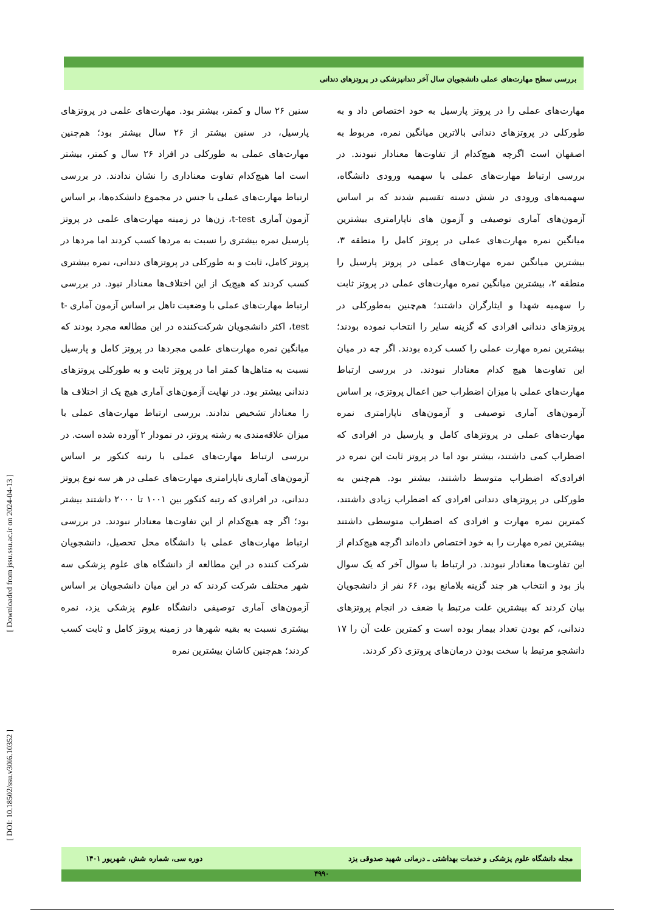بررسی سطح مهارت‌های عملی دانشجویان سال آخر دندانپزشکی در پروتزهای دندانی
سنین ۲۶ سال و کمتر، بیشتر بود. مهارت‌های علمی در پروتزهای پارسیل، در سنین بیشتر از ۲۶ سال بیشتر بود؛ هم‌چنین مهارت‌های عملی به طورکلی در افراد ۲۶ سال و کمتر، بیشتر است اما هیچ‌کدام تفاوت معناداری را نشان ندادند. در بررسی ارتباط مهارت‌های عملی با جنس در مجموع دانشکده‌ها، بر اساس آزمون آماری t-test، زن‌ها در زمینه مهارت‌های علمی در پروتز پارسیل نمره بیشتری را نسبت به مردها کسب کردند اما مردها در پروتز کامل، ثابت و به طورکلی در پروتزهای دندانی، نمره بیشتری کسب کردند که هیچ‌یک از این اختلاف‌ها معنادار نبود. در بررسی ارتباط مهارت‌های عملی با وضعیت تاهل بر اساس آزمون آماری t-test، اکثر دانشجویان شرکت‌کننده در این مطالعه مجرد بودند که میانگین نمره مهارت‌های علمی مجردها در پروتز کامل و پارسیل نسبت به متاهل‌ها کمتر اما در پروتز ثابت و به طورکلی پروتزهای دندانی بیشتر بود. در نهایت آزمون‌های آماری هیچ یک از اختلاف ها را معنادار تشخیص ندادند. بررسی ارتباط مهارت‌های عملی با میزان علاقه‌مندی به رشته پروتز، در نمودار ۲ آورده شده است. در بررسی ارتباط مهارت‌های عملی با رتبه کنکور بر اساس آزمون‌های آماری ناپارامتری مهارت‌های عملی در هر سه نوع پروتز دندانی، در افرادی که رتبه کنکور بین ۱۰۰۱ تا ۲۰۰۰ داشتند بیشتر بود؛ اگر چه هیچ‌کدام از این تفاوت‌ها معنادار نبودند. در بررسی ارتباط مهارت‌های عملی با دانشگاه محل تحصیل، دانشجویان شرکت کننده در این مطالعه از دانشگاه های علوم پزشکی سه شهر مختلف شرکت کردند که در این میان دانشجویان بر اساس آزمون‌های آماری توصیفی دانشگاه علوم پزشکی یزد، نمره بیشتری نسبت به بقیه شهرها در زمینه پروتز کامل و ثابت کسب کردند؛ هم‌چنین کاشان بیشترین نمره
مهارت‌های عملی را در پروتز پارسیل به خود اختصاص داد و به طورکلی در پروتزهای دندانی بالاترین میانگین نمره، مربوط به اصفهان است اگرچه هیچ‌کدام از تفاوت‌ها معنادار نبودند. در بررسی ارتباط مهارت‌های عملی با سهمیه ورودی دانشگاه، سهمیه‌های ورودی در شش دسته تقسیم شدند که بر اساس آزمون‌های آماری توصیفی و آزمون های ناپارامتری بیشترین میانگین نمره مهارت‌های عملی در پروتز کامل را منطقه ۳، بیشترین میانگین نمره مهارت‌های عملی در پروتز پارسیل را منطقه ۲، بیشترین میانگین نمره مهارت‌های عملی در پروتز ثابت را سهمیه شهدا و ایثارگران داشتند؛ هم‌چنین به‌طورکلی در پروتزهای دندانی افرادی که گزینه سایر را انتخاب نموده بودند؛ بیشترین نمره مهارت عملی را کسب کرده بودند. اگر چه در میان این تفاوت‌ها هیچ کدام معنادار نبودند. در بررسی ارتباط مهارت‌های عملی با میزان اضطراب حین اعمال پروتزی، بر اساس آزمون‌های آماری توصیفی و آزمون‌های ناپارامتری نمره مهارت‌های عملی در پروتزهای کامل و پارسیل در افرادی که اضطراب کمی داشتند، بیشتر بود اما در پروتز ثابت این نمره در افرادی‌که اضطراب متوسط داشتند، بیشتر بود. هم‌چنین به طورکلی در پروتزهای دندانی افرادی که اضطراب زیادی داشتند، کمترین نمره مهارت و افرادی که اضطراب متوسطی داشتند بیشترین نمره مهارت را به خود اختصاص داده‌اند اگرچه هیچ‌کدام از این تفاوت‌ها معنادار نبودند. در ارتباط با سوال آخر که یک سوال باز بود و انتخاب هر چند گزینه بلامانع بود، ۶۶ نفر از دانشجویان بیان کردند که بیشترین علت مرتبط با ضعف در انجام پروتزهای دندانی، کم بودن تعداد بیمار بوده است و کمترین علت آن را ۱۷ دانشجو مرتبط با سخت بودن درمان‌های پروتزی ذکر کردند.
[ Downloaded from jssu.ssu.ac.ir on 2024-04-13 ]
[ DOI: 10.18502/ssu.v30i6.10352 ]
مجله دانشگاه علوم پزشکی و خدمات بهداشتی ـ درمانی شهید صدوقی یزد دوره سی، شماره شش، شهریور ۱۴۰۱
۴۹۹۰